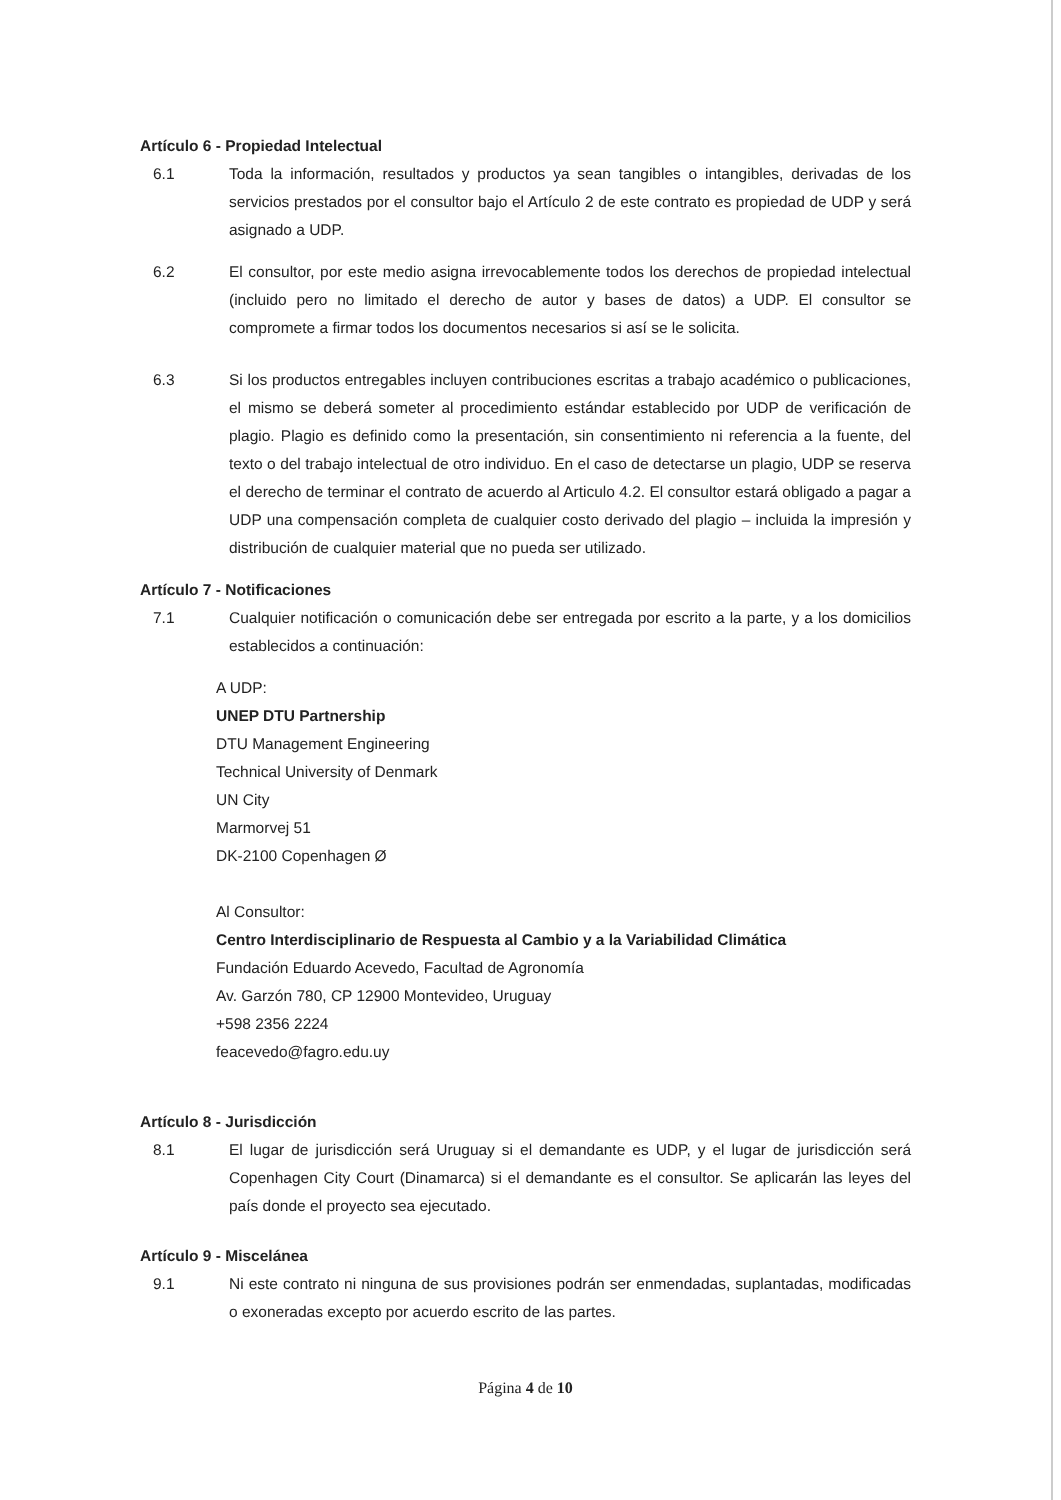Artículo 6 - Propiedad Intelectual
6.1 Toda la información, resultados y productos ya sean tangibles o intangibles, derivadas de los servicios prestados por el consultor bajo el Artículo 2 de este contrato es propiedad de UDP y será asignado a UDP.
6.2 El consultor, por este medio asigna irrevocablemente todos los derechos de propiedad intelectual (incluido pero no limitado el derecho de autor y bases de datos) a UDP. El consultor se compromete a firmar todos los documentos necesarios si así se le solicita.
6.3 Si los productos entregables incluyen contribuciones escritas a trabajo académico o publicaciones, el mismo se deberá someter al procedimiento estándar establecido por UDP de verificación de plagio. Plagio es definido como la presentación, sin consentimiento ni referencia a la fuente, del texto o del trabajo intelectual de otro individuo. En el caso de detectarse un plagio, UDP se reserva el derecho de terminar el contrato de acuerdo al Articulo 4.2. El consultor estará obligado a pagar a UDP una compensación completa de cualquier costo derivado del plagio – incluida la impresión y distribución de cualquier material que no pueda ser utilizado.
Artículo 7 - Notificaciones
7.1 Cualquier notificación o comunicación debe ser entregada por escrito a la parte, y a los domicilios establecidos a continuación:
A UDP:
UNEP DTU Partnership
DTU Management Engineering
Technical University of Denmark
UN City
Marmorvej 51
DK-2100 Copenhagen Ø
Al Consultor:
Centro Interdisciplinario de Respuesta al Cambio y a la Variabilidad Climática
Fundación Eduardo Acevedo, Facultad de Agronomía
Av. Garzón 780, CP 12900 Montevideo, Uruguay
+598 2356 2224
feacevedo@fagro.edu.uy
Artículo 8 - Jurisdicción
8.1 El lugar de jurisdicción será Uruguay si el demandante es UDP, y el lugar de jurisdicción será Copenhagen City Court (Dinamarca) si el demandante es el consultor. Se aplicarán las leyes del país donde el proyecto sea ejecutado.
Artículo 9 - Miscelánea
9.1 Ni este contrato ni ninguna de sus provisiones podrán ser enmendadas, suplantadas, modificadas o exoneradas excepto por acuerdo escrito de las partes.
Página 4 de 10